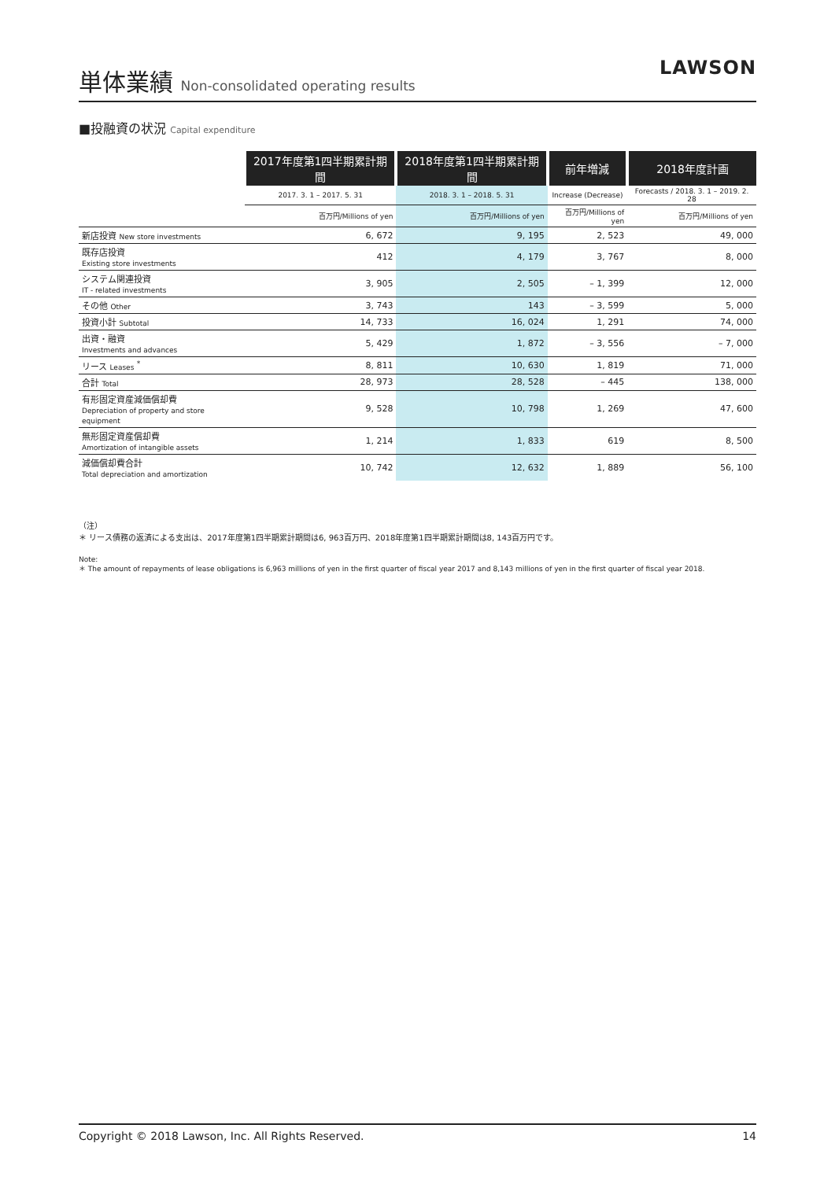単体業績 Non-consolidated operating results
LAWSON
■投融資の状況 Capital expenditure
| | 2017年度第1四半期累計期間 | 2018年度第1四半期累計期間 | 前年増減 | 2018年度計画 |
| --- | --- | --- | --- | --- |
| | 2017. 3. 1 – 2017. 5. 31 | 2018. 3. 1 – 2018. 5. 31 | Increase (Decrease) | Forecasts / 2018. 3. 1 – 2019. 2. 28 |
| | 百万円/Millions of yen | 百万円/Millions of yen | 百万円/Millions of yen | 百万円/Millions of yen |
| 新店投資 New store investments | 6, 672 | 9, 195 | 2, 523 | 49, 000 |
| 既存店投資 Existing store investments | 412 | 4, 179 | 3, 767 | 8, 000 |
| システム関連投資 IT - related investments | 3, 905 | 2, 505 | – 1, 399 | 12, 000 |
| その他 Other | 3, 743 | 143 | – 3, 599 | 5, 000 |
| 投資小計 Subtotal | 14, 733 | 16, 024 | 1, 291 | 74, 000 |
| 出資・融資 Investments and advances | 5, 429 | 1, 872 | – 3, 556 | – 7, 000 |
| リース Leases <sup>*</sup> | 8, 811 | 10, 630 | 1, 819 | 71, 000 |
| 合計 Total | 28, 973 | 28, 528 | – 445 | 138, 000 |
| 有形固定資産減価償却費 Depreciation of property and store equipment | 9, 528 | 10, 798 | 1, 269 | 47, 600 |
| 無形固定資産償却費 Amortization of intangible assets | 1, 214 | 1, 833 | 619 | 8, 500 |
| 減価償却費合計 Total depreciation and amortization | 10, 742 | 12, 632 | 1, 889 | 56, 100 |
（注）
＊ リース債務の返済による支出は、2017年度第1四半期累計期間は6, 963百万円、2018年度第1四半期累計期間は8, 143百万円です。
Note:
＊ The amount of repayments of lease obligations is 6,963 millions of yen in the first quarter of fiscal year 2017 and 8,143 millions of yen in the first quarter of fiscal year 2018.
Copyright © 2018 Lawson, Inc. All Rights Reserved. 14